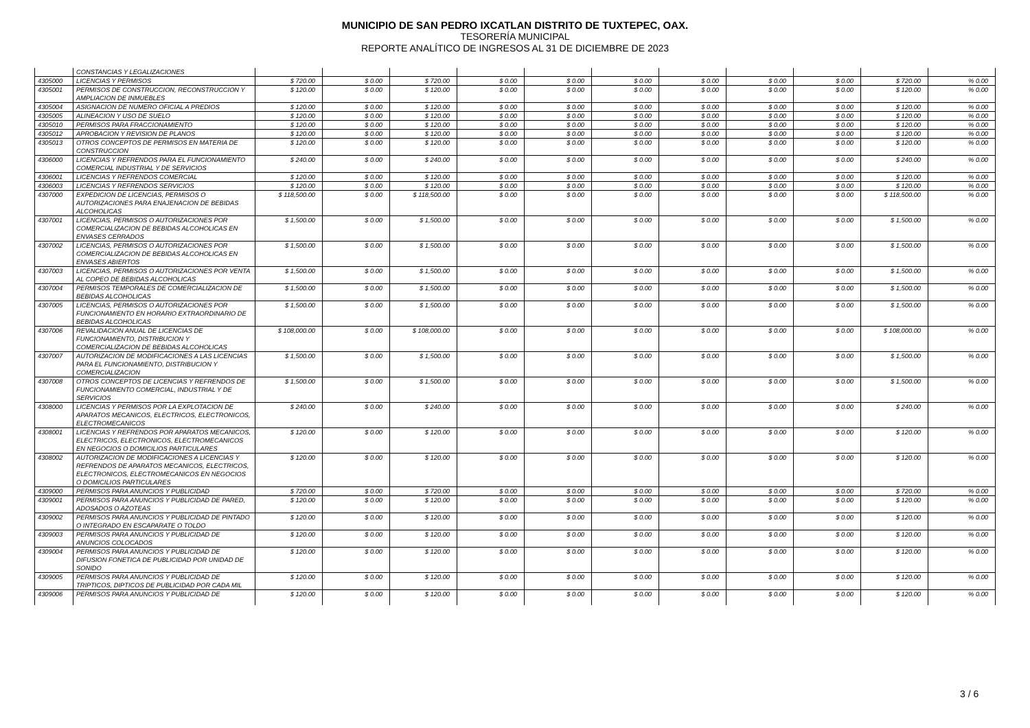MUNICIPIO DE SAN PEDRO IXCATLAN DISTRITO DE TUXTEPEC, OAX.
TESORERÍA MUNICIPAL
REPORTE ANALÍTICO DE INGRESOS AL 31 DE DICIEMBRE DE 2023
| | CONSTANCIAS Y LEGALIZACIONES | | | | | | | | | | | |
| 4305000 | LICENCIAS Y PERMISOS | $ 720.00 | $ 0.00 | $ 720.00 | $ 0.00 | $ 0.00 | $ 0.00 | $ 0.00 | $ 0.00 | $ 0.00 | $ 720.00 | % 0.00 |
| 4305001 | PERMISOS DE CONSTRUCCION, RECONSTRUCCION Y AMPLIACION DE INMUEBLES | $ 120.00 | $ 0.00 | $ 120.00 | $ 0.00 | $ 0.00 | $ 0.00 | $ 0.00 | $ 0.00 | $ 0.00 | $ 120.00 | % 0.00 |
| 4305004 | ASIGNACION DE NUMERO OFICIAL A PREDIOS | $ 120.00 | $ 0.00 | $ 120.00 | $ 0.00 | $ 0.00 | $ 0.00 | $ 0.00 | $ 0.00 | $ 0.00 | $ 120.00 | % 0.00 |
| 4305005 | ALINEACION Y USO DE SUELO | $ 120.00 | $ 0.00 | $ 120.00 | $ 0.00 | $ 0.00 | $ 0.00 | $ 0.00 | $ 0.00 | $ 0.00 | $ 120.00 | % 0.00 |
| 4305010 | PERMISOS PARA FRACCIONAMIENTO | $ 120.00 | $ 0.00 | $ 120.00 | $ 0.00 | $ 0.00 | $ 0.00 | $ 0.00 | $ 0.00 | $ 0.00 | $ 120.00 | % 0.00 |
| 4305012 | APROBACION Y REVISION DE PLANOS | $ 120.00 | $ 0.00 | $ 120.00 | $ 0.00 | $ 0.00 | $ 0.00 | $ 0.00 | $ 0.00 | $ 0.00 | $ 120.00 | % 0.00 |
| 4305013 | OTROS CONCEPTOS DE PERMISOS EN MATERIA DE CONSTRUCCION | $ 120.00 | $ 0.00 | $ 120.00 | $ 0.00 | $ 0.00 | $ 0.00 | $ 0.00 | $ 0.00 | $ 0.00 | $ 120.00 | % 0.00 |
| 4306000 | LICENCIAS Y REFRENDOS PARA EL FUNCIONAMIENTO COMERCIAL INDUSTRIAL Y DE SERVICIOS | $ 240.00 | $ 0.00 | $ 240.00 | $ 0.00 | $ 0.00 | $ 0.00 | $ 0.00 | $ 0.00 | $ 0.00 | $ 240.00 | % 0.00 |
| 4306001 | LICENCIAS Y REFRENDOS COMERCIAL | $ 120.00 | $ 0.00 | $ 120.00 | $ 0.00 | $ 0.00 | $ 0.00 | $ 0.00 | $ 0.00 | $ 0.00 | $ 120.00 | % 0.00 |
| 4306003 | LICENCIAS Y REFRENDOS SERVICIOS | $ 120.00 | $ 0.00 | $ 120.00 | $ 0.00 | $ 0.00 | $ 0.00 | $ 0.00 | $ 0.00 | $ 0.00 | $ 120.00 | % 0.00 |
| 4307000 | EXPEDICION DE LICENCIAS, PERMISOS O AUTORIZACIONES PARA ENAJENACION DE BEBIDAS ALCOHOLICAS | $ 118,500.00 | $ 0.00 | $ 118,500.00 | $ 0.00 | $ 0.00 | $ 0.00 | $ 0.00 | $ 0.00 | $ 0.00 | $ 118,500.00 | % 0.00 |
| 4307001 | LICENCIAS, PERMISOS O AUTORIZACIONES POR COMERCIALIZACION DE BEBIDAS ALCOHOLICAS EN ENVASES CERRADOS | $ 1,500.00 | $ 0.00 | $ 1,500.00 | $ 0.00 | $ 0.00 | $ 0.00 | $ 0.00 | $ 0.00 | $ 0.00 | $ 1,500.00 | % 0.00 |
| 4307002 | LICENCIAS, PERMISOS O AUTORIZACIONES POR COMERCIALIZACION DE BEBIDAS ALCOHOLICAS EN ENVASES ABIERTOS | $ 1,500.00 | $ 0.00 | $ 1,500.00 | $ 0.00 | $ 0.00 | $ 0.00 | $ 0.00 | $ 0.00 | $ 0.00 | $ 1,500.00 | % 0.00 |
| 4307003 | LICENCIAS, PERMISOS O AUTORIZACIONES POR VENTA AL COPEO DE BEBIDAS ALCOHOLICAS | $ 1,500.00 | $ 0.00 | $ 1,500.00 | $ 0.00 | $ 0.00 | $ 0.00 | $ 0.00 | $ 0.00 | $ 0.00 | $ 1,500.00 | % 0.00 |
| 4307004 | PERMISOS TEMPORALES DE COMERCIALIZACION DE BEBIDAS ALCOHOLICAS | $ 1,500.00 | $ 0.00 | $ 1,500.00 | $ 0.00 | $ 0.00 | $ 0.00 | $ 0.00 | $ 0.00 | $ 0.00 | $ 1,500.00 | % 0.00 |
| 4307005 | LICENCIAS, PERMISOS O AUTORIZACIONES POR FUNCIONAMIENTO EN HORARIO EXTRAORDINARIO DE BEBIDAS ALCOHOLICAS | $ 1,500.00 | $ 0.00 | $ 1,500.00 | $ 0.00 | $ 0.00 | $ 0.00 | $ 0.00 | $ 0.00 | $ 0.00 | $ 1,500.00 | % 0.00 |
| 4307006 | REVALIDACION ANUAL DE LICENCIAS DE FUNCIONAMIENTO, DISTRIBUCION Y COMERCIALIZACION DE BEBIDAS ALCOHOLICAS | $ 108,000.00 | $ 0.00 | $ 108,000.00 | $ 0.00 | $ 0.00 | $ 0.00 | $ 0.00 | $ 0.00 | $ 0.00 | $ 108,000.00 | % 0.00 |
| 4307007 | AUTORIZACION DE MODIFICACIONES A LAS LICENCIAS PARA EL FUNCIONAMIENTO, DISTRIBUCION Y COMERCIALIZACION | $ 1,500.00 | $ 0.00 | $ 1,500.00 | $ 0.00 | $ 0.00 | $ 0.00 | $ 0.00 | $ 0.00 | $ 0.00 | $ 1,500.00 | % 0.00 |
| 4307008 | OTROS CONCEPTOS DE LICENCIAS Y REFRENDOS DE FUNCIONAMIENTO COMERCIAL, INDUSTRIAL Y DE SERVICIOS | $ 1,500.00 | $ 0.00 | $ 1,500.00 | $ 0.00 | $ 0.00 | $ 0.00 | $ 0.00 | $ 0.00 | $ 0.00 | $ 1,500.00 | % 0.00 |
| 4308000 | LICENCIAS Y PERMISOS POR LA EXPLOTACION DE APARATOS MECANICOS, ELECTRICOS, ELECTRONICOS, ELECTROMECANICOS | $ 240.00 | $ 0.00 | $ 240.00 | $ 0.00 | $ 0.00 | $ 0.00 | $ 0.00 | $ 0.00 | $ 0.00 | $ 240.00 | % 0.00 |
| 4308001 | LICENCIAS Y REFRENDOS POR APARATOS MECANICOS, ELECTRICOS, ELECTRONICOS, ELECTROMECANICOS EN NEGOCIOS O DOMICILIOS PARTICULARES | $ 120.00 | $ 0.00 | $ 120.00 | $ 0.00 | $ 0.00 | $ 0.00 | $ 0.00 | $ 0.00 | $ 0.00 | $ 120.00 | % 0.00 |
| 4308002 | AUTORIZACION DE MODIFICACIONES A LICENCIAS Y REFRENDOS DE APARATOS MECANICOS, ELECTRICOS, ELECTRONICOS, ELECTROMECANICOS EN NEGOCIOS O DOMICILIOS PARTICULARES | $ 120.00 | $ 0.00 | $ 120.00 | $ 0.00 | $ 0.00 | $ 0.00 | $ 0.00 | $ 0.00 | $ 0.00 | $ 120.00 | % 0.00 |
| 4309000 | PERMISOS PARA ANUNCIOS Y PUBLICIDAD | $ 720.00 | $ 0.00 | $ 720.00 | $ 0.00 | $ 0.00 | $ 0.00 | $ 0.00 | $ 0.00 | $ 0.00 | $ 720.00 | % 0.00 |
| 4309001 | PERMISOS PARA ANUNCIOS Y PUBLICIDAD DE PARED, ADOSADOS O AZOTEAS | $ 120.00 | $ 0.00 | $ 120.00 | $ 0.00 | $ 0.00 | $ 0.00 | $ 0.00 | $ 0.00 | $ 0.00 | $ 120.00 | % 0.00 |
| 4309002 | PERMISOS PARA ANUNCIOS Y PUBLICIDAD DE PINTADO O INTEGRADO EN ESCAPARATE O TOLDO | $ 120.00 | $ 0.00 | $ 120.00 | $ 0.00 | $ 0.00 | $ 0.00 | $ 0.00 | $ 0.00 | $ 0.00 | $ 120.00 | % 0.00 |
| 4309003 | PERMISOS PARA ANUNCIOS Y PUBLICIDAD DE ANUNCIOS COLOCADOS | $ 120.00 | $ 0.00 | $ 120.00 | $ 0.00 | $ 0.00 | $ 0.00 | $ 0.00 | $ 0.00 | $ 0.00 | $ 120.00 | % 0.00 |
| 4309004 | PERMISOS PARA ANUNCIOS Y PUBLICIDAD DE DIFUSION FONETICA DE PUBLICIDAD POR UNIDAD DE SONIDO | $ 120.00 | $ 0.00 | $ 120.00 | $ 0.00 | $ 0.00 | $ 0.00 | $ 0.00 | $ 0.00 | $ 0.00 | $ 120.00 | % 0.00 |
| 4309005 | PERMISOS PARA ANUNCIOS Y PUBLICIDAD DE TRIPTICOS, DIPTICOS DE PUBLICIDAD POR CADA MIL | $ 120.00 | $ 0.00 | $ 120.00 | $ 0.00 | $ 0.00 | $ 0.00 | $ 0.00 | $ 0.00 | $ 0.00 | $ 120.00 | % 0.00 |
| 4309006 | PERMISOS PARA ANUNCIOS Y PUBLICIDAD DE | $ 120.00 | $ 0.00 | $ 120.00 | $ 0.00 | $ 0.00 | $ 0.00 | $ 0.00 | $ 0.00 | $ 0.00 | $ 120.00 | % 0.00 |
3 / 6